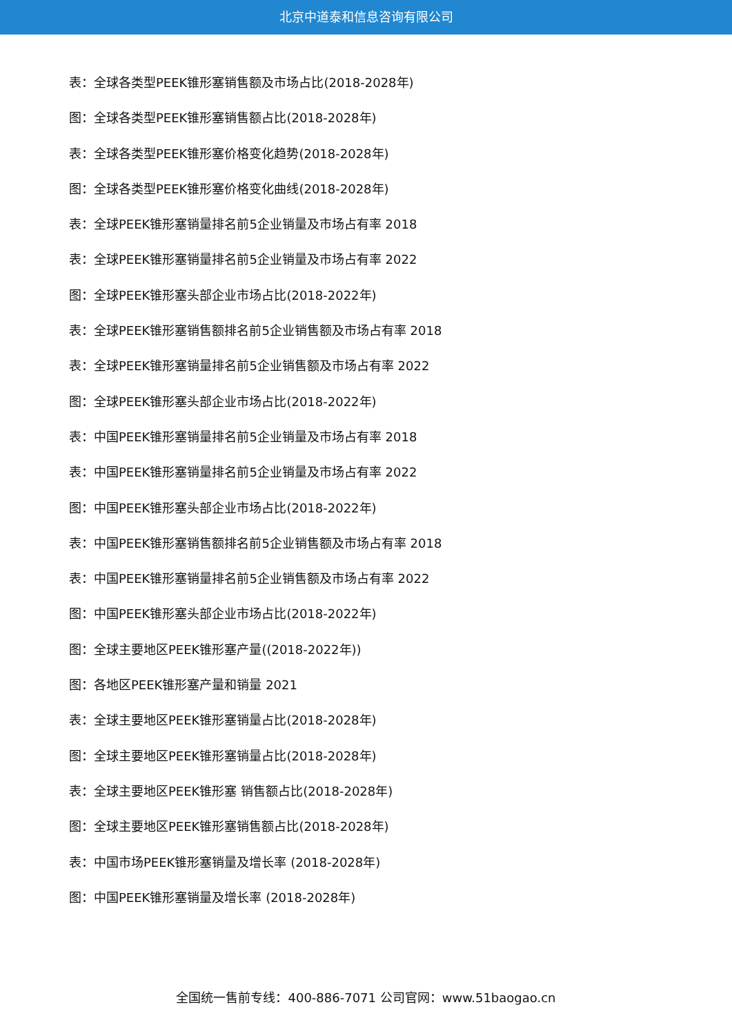北京中道泰和信息咨询有限公司
表：全球各类型PEEK锥形塞销售额及市场占比(2018-2028年)
图：全球各类型PEEK锥形塞销售额占比(2018-2028年)
表：全球各类型PEEK锥形塞价格变化趋势(2018-2028年)
图：全球各类型PEEK锥形塞价格变化曲线(2018-2028年)
表：全球PEEK锥形塞销量排名前5企业销量及市场占有率 2018
表：全球PEEK锥形塞销量排名前5企业销量及市场占有率 2022
图：全球PEEK锥形塞头部企业市场占比(2018-2022年)
表：全球PEEK锥形塞销售额排名前5企业销售额及市场占有率 2018
表：全球PEEK锥形塞销量排名前5企业销售额及市场占有率 2022
图：全球PEEK锥形塞头部企业市场占比(2018-2022年)
表：中国PEEK锥形塞销量排名前5企业销量及市场占有率 2018
表：中国PEEK锥形塞销量排名前5企业销量及市场占有率 2022
图：中国PEEK锥形塞头部企业市场占比(2018-2022年)
表：中国PEEK锥形塞销售额排名前5企业销售额及市场占有率 2018
表：中国PEEK锥形塞销量排名前5企业销售额及市场占有率 2022
图：中国PEEK锥形塞头部企业市场占比(2018-2022年)
图：全球主要地区PEEK锥形塞产量((2018-2022年))
图：各地区PEEK锥形塞产量和销量 2021
表：全球主要地区PEEK锥形塞销量占比(2018-2028年)
图：全球主要地区PEEK锥形塞销量占比(2018-2028年)
表：全球主要地区PEEK锥形塞 销售额占比(2018-2028年)
图：全球主要地区PEEK锥形塞销售额占比(2018-2028年)
表：中国市场PEEK锥形塞销量及增长率 (2018-2028年)
图：中国PEEK锥形塞销量及增长率 (2018-2028年)
全国统一售前专线：400-886-7071 公司官网：www.51baogao.cn